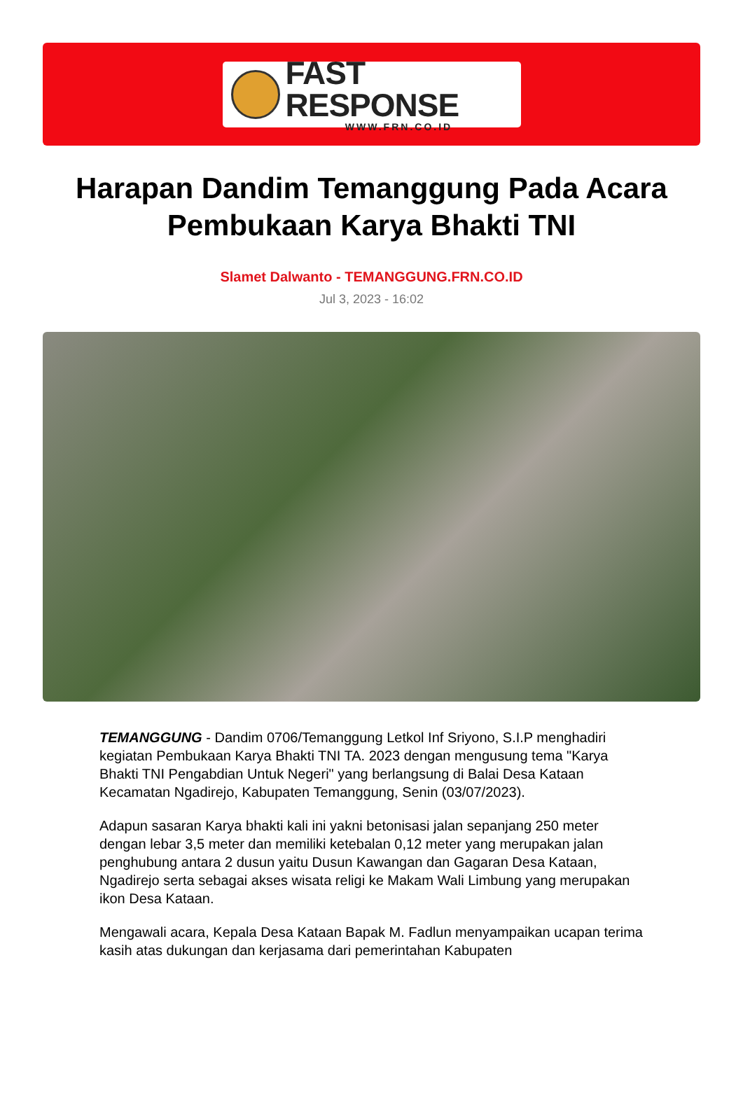FAST RESPONSE
WWW.FRN.CO.ID
Harapan Dandim Temanggung Pada Acara Pembukaan Karya Bhakti TNI
Slamet Dalwanto - TEMANGGUNG.FRN.CO.ID
Jul 3, 2023 - 16:02
TEMANGGUNG - Dandim 0706/Temanggung Letkol Inf Sriyono, S.I.P menghadiri kegiatan Pembukaan Karya Bhakti TNI TA. 2023 dengan mengusung tema "Karya Bhakti TNI Pengabdian Untuk Negeri" yang berlangsung di Balai Desa Kataan Kecamatan Ngadirejo, Kabupaten Temanggung, Senin (03/07/2023).
Adapun sasaran Karya bhakti kali ini yakni betonisasi jalan sepanjang 250 meter dengan lebar 3,5 meter dan memiliki ketebalan 0,12 meter yang merupakan jalan penghubung antara 2 dusun yaitu Dusun Kawangan dan Gagaran Desa Kataan, Ngadirejo serta sebagai akses wisata religi ke Makam Wali Limbung yang merupakan ikon Desa Kataan.
Mengawali acara, Kepala Desa Kataan Bapak M. Fadlun menyampaikan ucapan terima kasih atas dukungan dan kerjasama dari pemerintahan Kabupaten